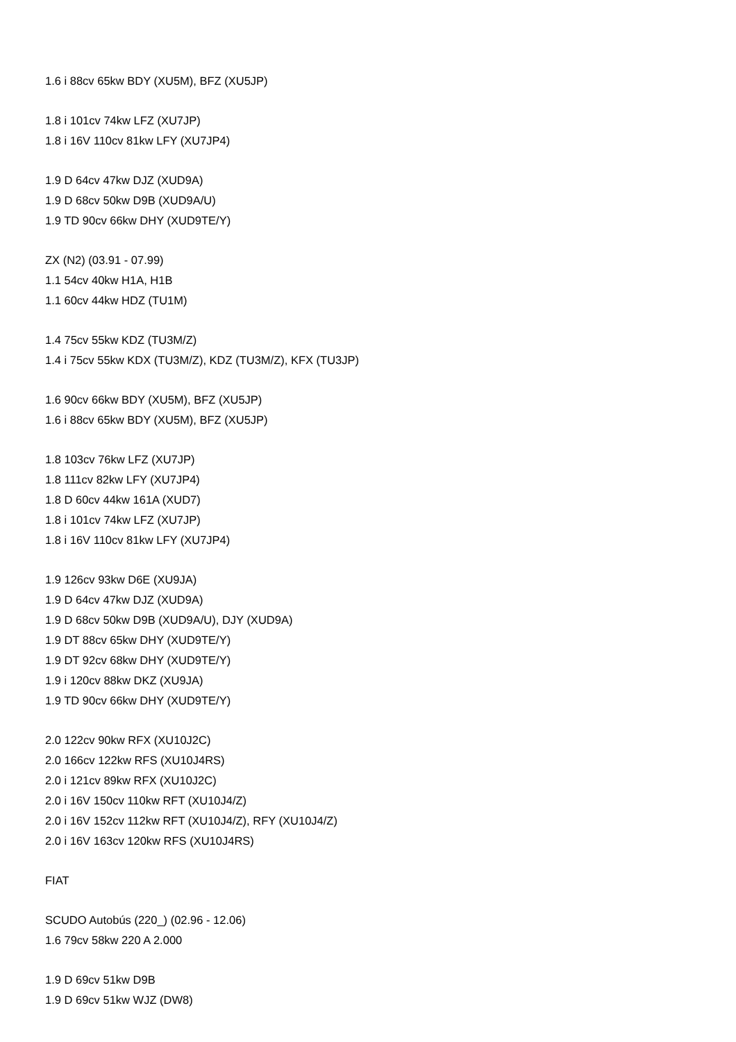1.6 i 88cv 65kw BDY (XU5M), BFZ (XU5JP)
1.8 i 101cv 74kw LFZ (XU7JP)
1.8 i 16V 110cv 81kw LFY (XU7JP4)
1.9 D 64cv 47kw DJZ (XUD9A)
1.9 D 68cv 50kw D9B (XUD9A/U)
1.9 TD 90cv 66kw DHY (XUD9TE/Y)
ZX (N2) (03.91 - 07.99)
1.1 54cv 40kw H1A, H1B
1.1 60cv 44kw HDZ (TU1M)
1.4 75cv 55kw KDZ (TU3M/Z)
1.4 i 75cv 55kw KDX (TU3M/Z), KDZ (TU3M/Z), KFX (TU3JP)
1.6 90cv 66kw BDY (XU5M), BFZ (XU5JP)
1.6 i 88cv 65kw BDY (XU5M), BFZ (XU5JP)
1.8 103cv 76kw LFZ (XU7JP)
1.8 111cv 82kw LFY (XU7JP4)
1.8 D 60cv 44kw 161A (XUD7)
1.8 i 101cv 74kw LFZ (XU7JP)
1.8 i 16V 110cv 81kw LFY (XU7JP4)
1.9 126cv 93kw D6E (XU9JA)
1.9 D 64cv 47kw DJZ (XUD9A)
1.9 D 68cv 50kw D9B (XUD9A/U), DJY (XUD9A)
1.9 DT 88cv 65kw DHY (XUD9TE/Y)
1.9 DT 92cv 68kw DHY (XUD9TE/Y)
1.9 i 120cv 88kw DKZ (XU9JA)
1.9 TD 90cv 66kw DHY (XUD9TE/Y)
2.0 122cv 90kw RFX (XU10J2C)
2.0 166cv 122kw RFS (XU10J4RS)
2.0 i 121cv 89kw RFX (XU10J2C)
2.0 i 16V 150cv 110kw RFT (XU10J4/Z)
2.0 i 16V 152cv 112kw RFT (XU10J4/Z), RFY (XU10J4/Z)
2.0 i 16V 163cv 120kw RFS (XU10J4RS)
FIAT
SCUDO Autobús (220_) (02.96 - 12.06)
1.6 79cv 58kw 220 A 2.000
1.9 D 69cv 51kw D9B
1.9 D 69cv 51kw WJZ (DW8)